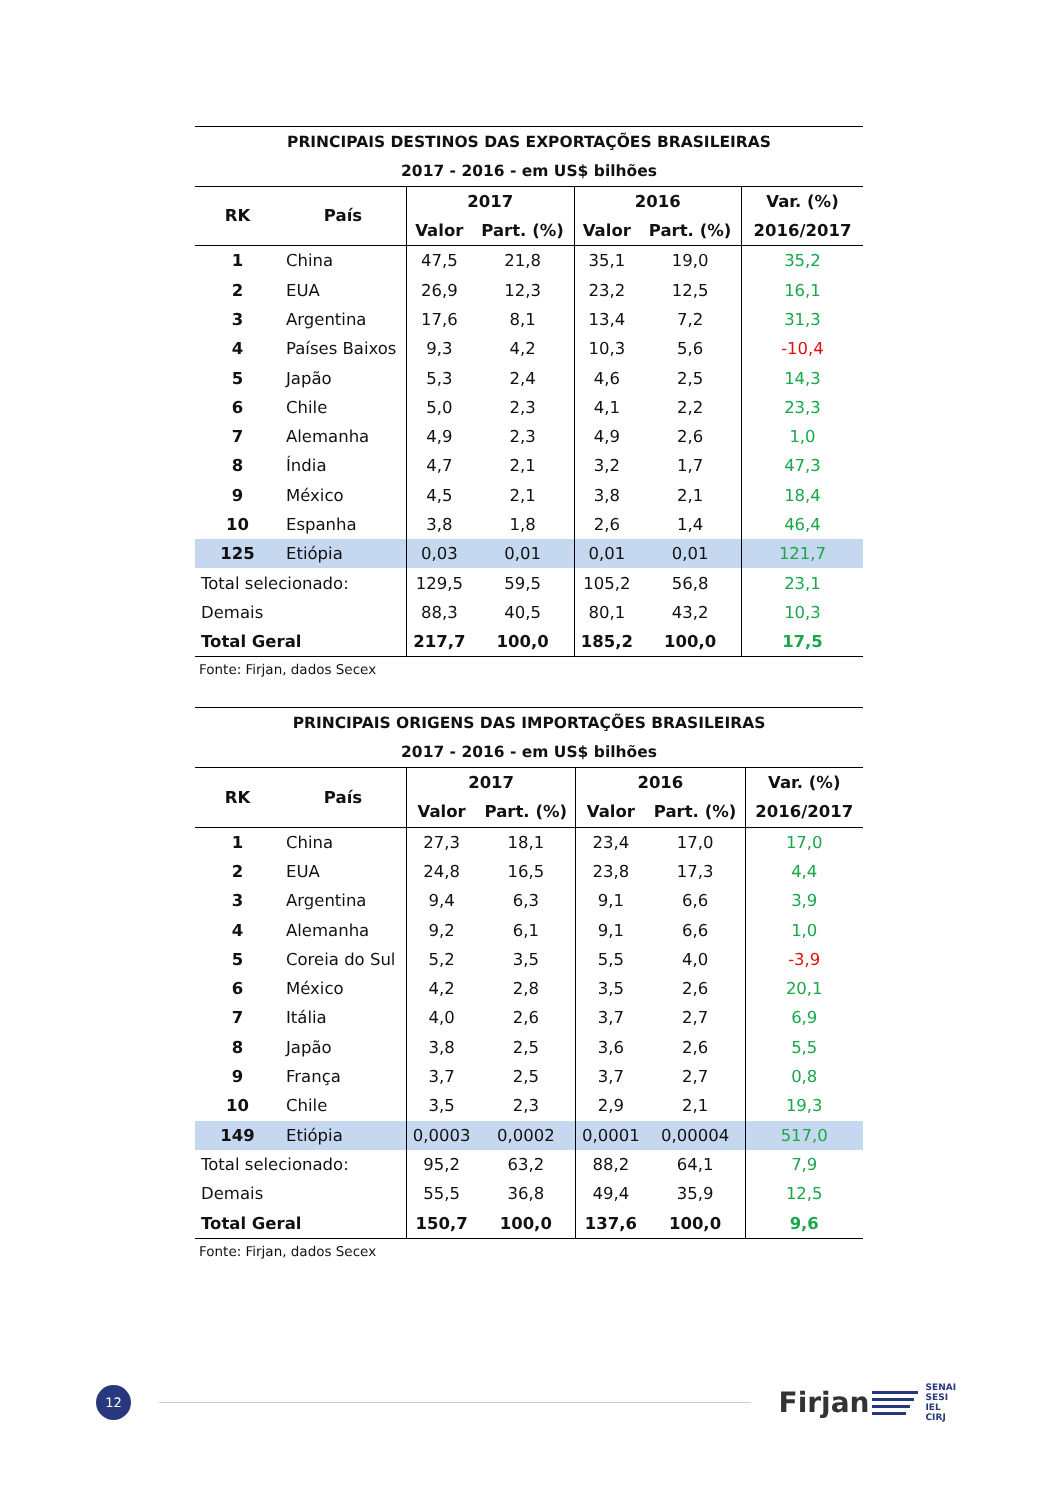| PRINCIPAIS DESTINOS DAS EXPORTAÇÕES BRASILEIRAS | | | | | | |
| 2017 - 2016 - em US$ bilhões | | | | | | |
| RK | País | 2017 | | 2016 | | Var. (%) |
| | | Valor | Part. (%) | Valor | Part. (%) | 2016/2017 |
| 1 | China | 47,5 | 21,8 | 35,1 | 19,0 | 35,2 |
| 2 | EUA | 26,9 | 12,3 | 23,2 | 12,5 | 16,1 |
| 3 | Argentina | 17,6 | 8,1 | 13,4 | 7,2 | 31,3 |
| 4 | Países Baixos | 9,3 | 4,2 | 10,3 | 5,6 | -10,4 |
| 5 | Japão | 5,3 | 2,4 | 4,6 | 2,5 | 14,3 |
| 6 | Chile | 5,0 | 2,3 | 4,1 | 2,2 | 23,3 |
| 7 | Alemanha | 4,9 | 2,3 | 4,9 | 2,6 | 1,0 |
| 8 | Índia | 4,7 | 2,1 | 3,2 | 1,7 | 47,3 |
| 9 | México | 4,5 | 2,1 | 3,8 | 2,1 | 18,4 |
| 10 | Espanha | 3,8 | 1,8 | 2,6 | 1,4 | 46,4 |
| 125 | Etiópia | 0,03 | 0,01 | 0,01 | 0,01 | 121,7 |
| Total selecionado: | | 129,5 | 59,5 | 105,2 | 56,8 | 23,1 |
| Demais | | 88,3 | 40,5 | 80,1 | 43,2 | 10,3 |
| Total Geral | | 217,7 | 100,0 | 185,2 | 100,0 | 17,5 |
Fonte: Firjan, dados Secex
| PRINCIPAIS ORIGENS DAS IMPORTAÇÕES BRASILEIRAS | | | | | | |
| 2017 - 2016 - em US$ bilhões | | | | | | |
| RK | País | 2017 | | 2016 | | Var. (%) |
| | | Valor | Part. (%) | Valor | Part. (%) | 2016/2017 |
| 1 | China | 27,3 | 18,1 | 23,4 | 17,0 | 17,0 |
| 2 | EUA | 24,8 | 16,5 | 23,8 | 17,3 | 4,4 |
| 3 | Argentina | 9,4 | 6,3 | 9,1 | 6,6 | 3,9 |
| 4 | Alemanha | 9,2 | 6,1 | 9,1 | 6,6 | 1,0 |
| 5 | Coreia do Sul | 5,2 | 3,5 | 5,5 | 4,0 | -3,9 |
| 6 | México | 4,2 | 2,8 | 3,5 | 2,6 | 20,1 |
| 7 | Itália | 4,0 | 2,6 | 3,7 | 2,7 | 6,9 |
| 8 | Japão | 3,8 | 2,5 | 3,6 | 2,6 | 5,5 |
| 9 | França | 3,7 | 2,5 | 3,7 | 2,7 | 0,8 |
| 10 | Chile | 3,5 | 2,3 | 2,9 | 2,1 | 19,3 |
| 149 | Etiópia | 0,0003 | 0,0002 | 0,0001 | 0,00004 | 517,0 |
| Total selecionado: | | 95,2 | 63,2 | 88,2 | 64,1 | 7,9 |
| Demais | | 55,5 | 36,8 | 49,4 | 35,9 | 12,5 |
| Total Geral | | 150,7 | 100,0 | 137,6 | 100,0 | 9,6 |
Fonte: Firjan, dados Secex
12
Firjan
SENAI
SESI
IEL
CIRJ